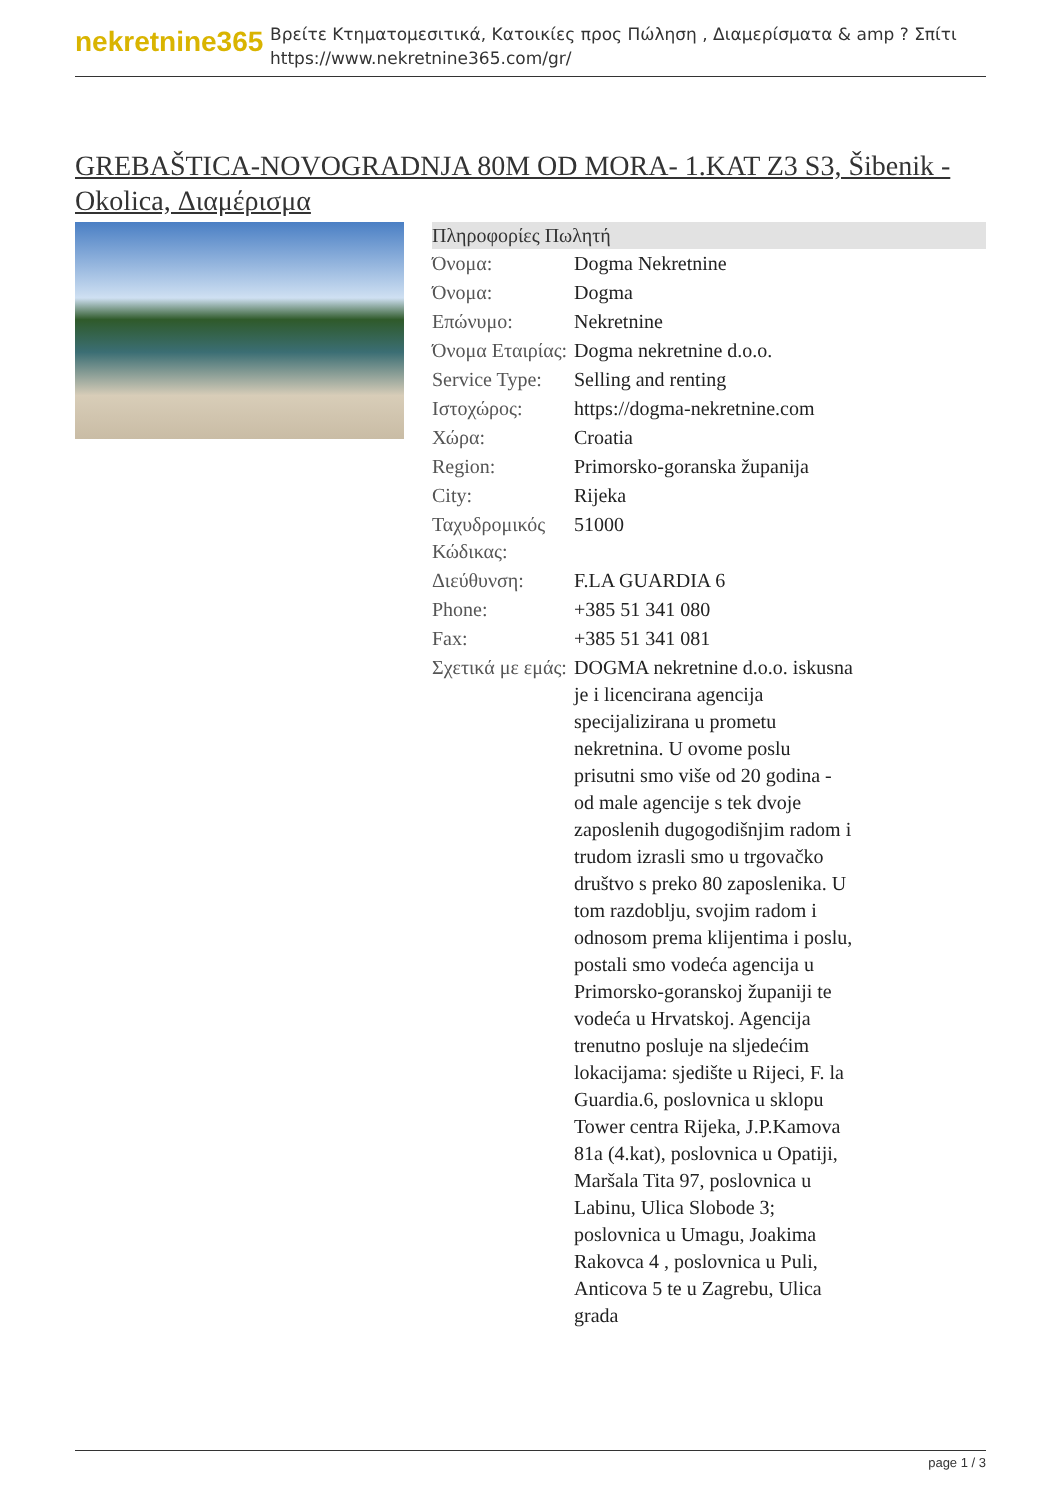nekretnine365
Βρείτε Κτηματομεσιτικά, Κατοικίες προς Πώληση , Διαμερίσματα & amp ? Σπίτι
https://www.nekretnine365.com/gr/
GREBAŠTICA-NOVOGRADNJA 80M OD MORA- 1.KAT Z3 S3, Šibenik - Okolica, Διαμέρισμα
| Πληροφορίες Πωλητή | |
| --- | --- |
| Όνομα: | Dogma Nekretnine |
| Όνομα: | Dogma |
| Επώνυμο: | Nekretnine |
| Όνομα Εταιρίας: | Dogma nekretnine d.o.o. |
| Service Type: | Selling and renting |
| Ιστοχώρος: | https://dogma-nekretnine.com |
| Χώρα: | Croatia |
| Region: | Primorsko-goranska županija |
| City: | Rijeka |
| Ταχυδρομικός Κώδικας: | 51000 |
| Διεύθυνση: | F.LA GUARDIA 6 |
| Phone: | +385 51 341 080 |
| Fax: | +385 51 341 081 |
| Σχετικά με εμάς: | DOGMA nekretnine d.o.o. iskusna je i licencirana agencija specijalizirana u prometu nekretnina. U ovome poslu prisutni smo više od 20 godina - od male agencije s tek dvoje zaposlenih dugogodišnjim radom i trudom izrasli smo u trgovačko društvo s preko 80 zaposlenika. U tom razdoblju, svojim radom i odnosom prema klijentima i poslu, postali smo vodeća agencija u Primorsko-goranskoj županiji te vodeća u Hrvatskoj. Agencija trenutno posluje na sljedećim lokacijama: sjedište u Rijeci, F. la Guardia.6, poslovnica u sklopu Tower centra Rijeka, J.P.Kamova 81a (4.kat), poslovnica u Opatiji, Maršala Tita 97, poslovnica u Labinu, Ulica Slobode 3; poslovnica u Umagu, Joakima Rakovca 4 , poslovnica u Puli, Anticova 5 te u Zagrebu, Ulica grada |
page 1 / 3